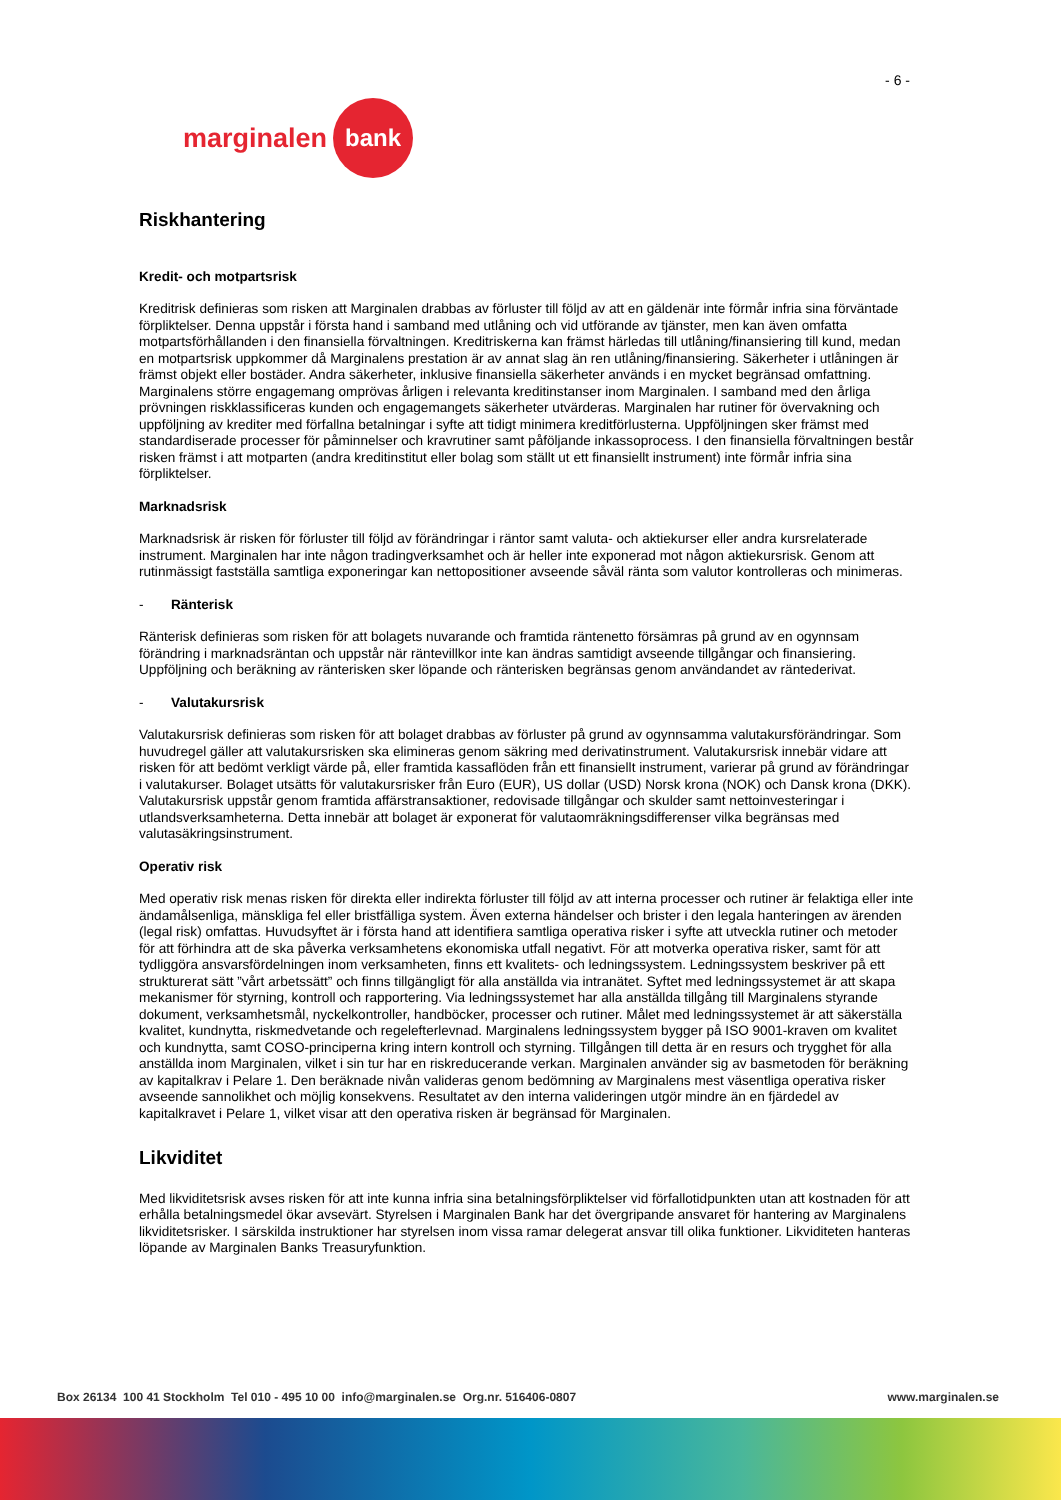- 6 -
marginalen bank
Riskhantering
Kredit- och motpartsrisk
Kreditrisk definieras som risken att Marginalen drabbas av förluster till följd av att en gäldenär inte förmår infria sina förväntade förpliktelser. Denna uppstår i första hand i samband med utlåning och vid utförande av tjänster, men kan även omfatta motpartsförhållanden i den finansiella förvaltningen. Kreditriskerna kan främst härledas till utlåning/finansiering till kund, medan en motpartsrisk uppkommer då Marginalens prestation är av annat slag än ren utlåning/finansiering. Säkerheter i utlåningen är främst objekt eller bostäder. Andra säkerheter, inklusive finansiella säkerheter används i en mycket begränsad omfattning. Marginalens större engagemang omprövas årligen i relevanta kreditinstanser inom Marginalen. I samband med den årliga prövningen riskklassificeras kunden och engagemangets säkerheter utvärderas. Marginalen har rutiner för övervakning och uppföljning av krediter med förfallna betalningar i syfte att tidigt minimera kreditförlusterna. Uppföljningen sker främst med standardiserade processer för påminnelser och kravrutiner samt påföljande inkassoprocess. I den finansiella förvaltningen består risken främst i att motparten (andra kreditinstitut eller bolag som ställt ut ett finansiellt instrument) inte förmår infria sina förpliktelser.
Marknadsrisk
Marknadsrisk är risken för förluster till följd av förändringar i räntor samt valuta- och aktiekurser eller andra kursrelaterade instrument. Marginalen har inte någon tradingverksamhet och är heller inte exponerad mot någon aktiekursrisk. Genom att rutinmässigt fastställa samtliga exponeringar kan nettopositioner avseende såväl ränta som valutor kontrolleras och minimeras.
- Ränterisk
Ränterisk definieras som risken för att bolagets nuvarande och framtida räntenetto försämras på grund av en ogynnsam förändring i marknadsräntan och uppstår när räntevillkor inte kan ändras samtidigt avseende tillgångar och finansiering. Uppföljning och beräkning av ränterisken sker löpande och ränterisken begränsas genom användandet av räntederivat.
- Valutakursrisk
Valutakursrisk definieras som risken för att bolaget drabbas av förluster på grund av ogynnsamma valutakursförändringar. Som huvudregel gäller att valutakursrisken ska elimineras genom säkring med derivatinstrument. Valutakursrisk innebär vidare att risken för att bedömt verkligt värde på, eller framtida kassaflöden från ett finansiellt instrument, varierar på grund av förändringar i valutakurser. Bolaget utsätts för valutakursrisker från Euro (EUR), US dollar (USD) Norsk krona (NOK) och Dansk krona (DKK). Valutakursrisk uppstår genom framtida affärstransaktioner, redovisade tillgångar och skulder samt nettoinvesteringar i utlandsverksamheterna. Detta innebär att bolaget är exponerat för valutaomräkningsdifferenser vilka begränsas med valutasäkringsinstrument.
Operativ risk
Med operativ risk menas risken för direkta eller indirekta förluster till följd av att interna processer och rutiner är felaktiga eller inte ändamålsenliga, mänskliga fel eller bristfälliga system. Även externa händelser och brister i den legala hanteringen av ärenden (legal risk) omfattas. Huvudsyftet är i första hand att identifiera samtliga operativa risker i syfte att utveckla rutiner och metoder för att förhindra att de ska påverka verksamhetens ekonomiska utfall negativt. För att motverka operativa risker, samt för att tydliggöra ansvarsfördelningen inom verksamheten, finns ett kvalitets- och ledningssystem. Ledningssystem beskriver på ett strukturerat sätt ”vårt arbetssätt” och finns tillgängligt för alla anställda via intranätet. Syftet med ledningssystemet är att skapa mekanismer för styrning, kontroll och rapportering. Via ledningssystemet har alla anställda tillgång till Marginalens styrande dokument, verksamhetsmål, nyckelkontroller, handböcker, processer och rutiner. Målet med ledningssystemet är att säkerställa kvalitet, kundnytta, riskmedvetande och regelefterlevnad. Marginalens ledningssystem bygger på ISO 9001-kraven om kvalitet och kundnytta, samt COSO-principerna kring intern kontroll och styrning. Tillgången till detta är en resurs och trygghet för alla anställda inom Marginalen, vilket i sin tur har en riskreducerande verkan. Marginalen använder sig av basmetoden för beräkning av kapitalkrav i Pelare 1. Den beräknade nivån valideras genom bedömning av Marginalens mest väsentliga operativa risker avseende sannolikhet och möjlig konsekvens. Resultatet av den interna valideringen utgör mindre än en fjärdedel av kapitalkravet i Pelare 1, vilket visar att den operativa risken är begränsad för Marginalen.
Likviditet
Med likviditetsrisk avses risken för att inte kunna infria sina betalningsförpliktelser vid förfallotidpunkten utan att kostnaden för att erhålla betalningsmedel ökar avsevärt. Styrelsen i Marginalen Bank har det övergripande ansvaret för hantering av Marginalens likviditetsrisker. I särskilda instruktioner har styrelsen inom vissa ramar delegerat ansvar till olika funktioner. Likviditeten hanteras löpande av Marginalen Banks Treasuryfunktion.
Box 26134 100 41 Stockholm Tel 010 - 495 10 00 info@marginalen.se Org.nr. 516406-0807 www.marginalen.se